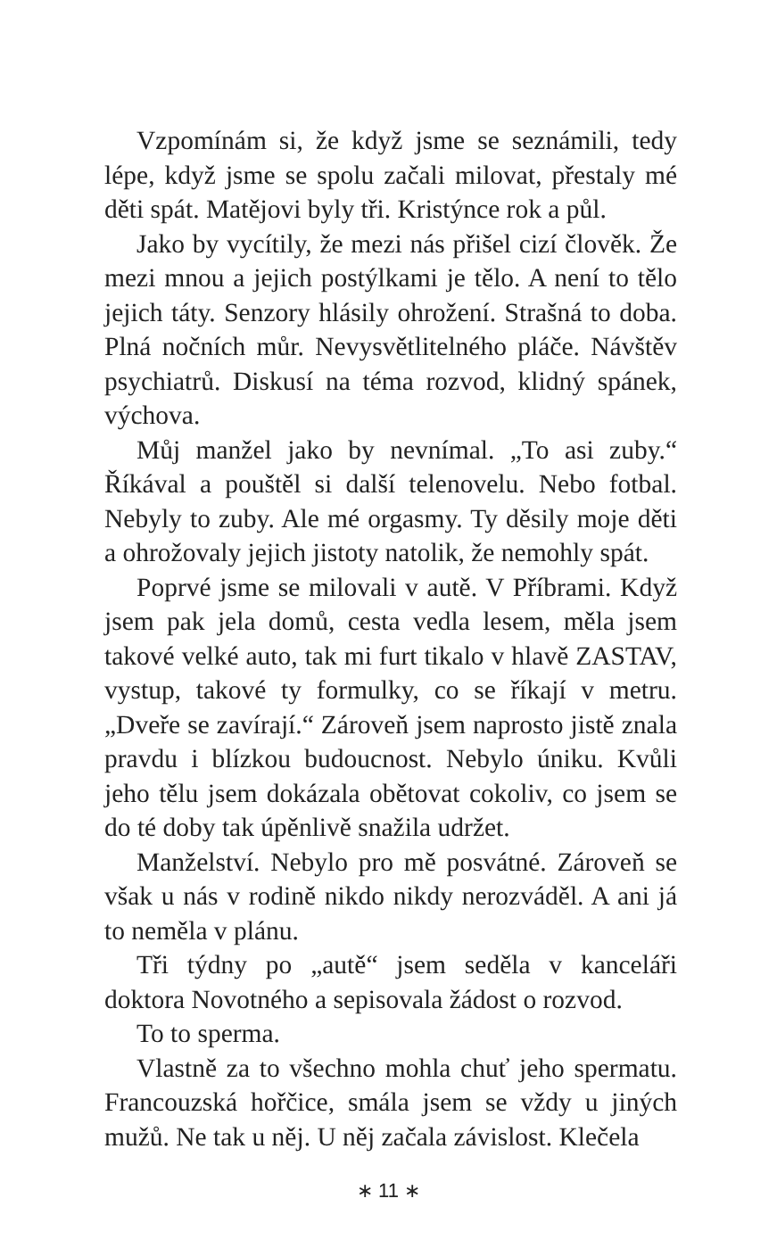Vzpomínám si, že když jsme se seznámili, tedy lépe, když jsme se spolu začali milovat, přestaly mé děti spát. Matějovi byly tři. Kristýnce rok a půl.
Jako by vycítily, že mezi nás přišel cizí člověk. Že mezi mnou a jejich postýlkami je tělo. A není to tělo jejich táty. Senzory hlásily ohrožení. Strašná to doba. Plná nočních můr. Nevysvětlitelného pláče. Návštěv psychiatrů. Diskusí na téma rozvod, klidný spánek, výchova.
Můj manžel jako by nevnímal. „To asi zuby.“ Říkával a pouštěl si další telenovelu. Nebo fotbal. Nebyly to zuby. Ale mé orgasmy. Ty děsily moje děti a ohrožovaly jejich jistoty natolik, že nemohly spát.
Poprvé jsme se milovali v autě. V Příbrami. Když jsem pak jela domů, cesta vedla lesem, měla jsem takové velké auto, tak mi furt tikalo v hlavě ZASTAV, vystup, takové ty formulky, co se říkají v metru. „Dveře se zavírají.“ Zároveň jsem naprosto jistě znala pravdu i blízkou budoucnost. Nebylo úniku. Kvůli jeho tělu jsem dokázala obětovat cokoliv, co jsem se do té doby tak úpěnlivě snažila udržet.
Manželství. Nebylo pro mě posvátné. Zároveň se však u nás v rodině nikdo nikdy nerozváděl. A ani já to neměla v plánu.
Tři týdny po „autě“ jsem seděla v kanceláři doktora Novotného a sepisovala žádost o rozvod.
To to sperma.
Vlastně za to všechno mohla chuť jeho spermatu. Francouzská hořčice, smála jsem se vždy u jiných mužů. Ne tak u něj. U něj začala závislost. Klečela
∗ 11 ∗